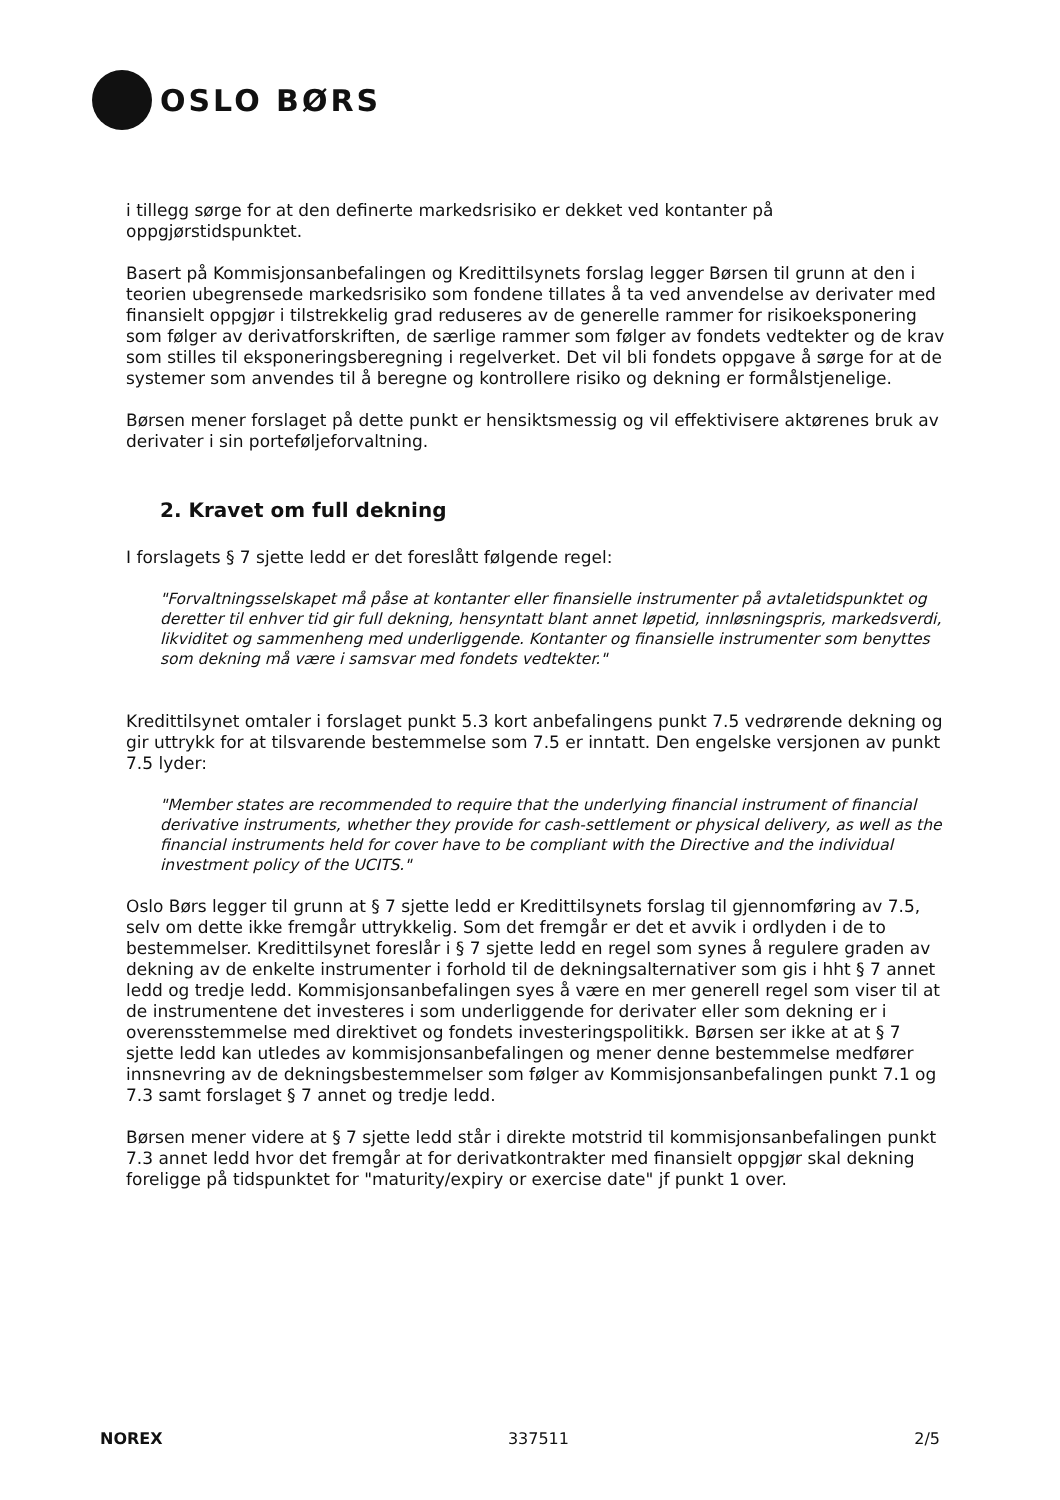OSLO BØRS
i tillegg sørge for at den definerte markedsrisiko er dekket ved kontanter på oppgjørstidspunktet.
Basert på Kommisjonsanbefalingen og Kredittilsynets forslag legger Børsen til grunn at den i teorien ubegrensede markedsrisiko som fondene tillates å ta ved anvendelse av derivater med finansielt oppgjør i tilstrekkelig grad reduseres av de generelle rammer for risikoeksponering som følger av derivatforskriften, de særlige rammer som følger av fondets vedtekter og de krav som stilles til eksponeringsberegning i regelverket. Det vil bli fondets oppgave å sørge for at de systemer som anvendes til å beregne og kontrollere risiko og dekning er formålstjenelige.
Børsen mener forslaget på dette punkt er hensiktsmessig og vil effektivisere aktørenes bruk av derivater i sin porteføljeforvaltning.
2. Kravet om full dekning
I forslagets § 7 sjette ledd er det foreslått følgende regel:
"Forvaltningsselskapet må påse at kontanter eller finansielle instrumenter på avtaletidspunktet og deretter til enhver tid gir full dekning, hensyntatt blant annet løpetid, innløsningspris, markedsverdi, likviditet og sammenheng med underliggende. Kontanter og finansielle instrumenter som benyttes som dekning må være i samsvar med fondets vedtekter."
Kredittilsynet omtaler i forslaget punkt 5.3 kort anbefalingens punkt 7.5 vedrørende dekning og gir uttrykk for at tilsvarende bestemmelse som 7.5 er inntatt. Den engelske versjonen av punkt 7.5 lyder:
"Member states are recommended to require that the underlying financial instrument of financial derivative instruments, whether they provide for cash-settlement or physical delivery, as well as the financial instruments held for cover have to be compliant with the Directive and the individual investment policy of the UCITS."
Oslo Børs legger til grunn at § 7 sjette ledd er Kredittilsynets forslag til gjennomføring av 7.5, selv om dette ikke fremgår uttrykkelig. Som det fremgår er det et avvik i ordlyden i de to bestemmelser. Kredittilsynet foreslår i § 7 sjette ledd en regel som synes å regulere graden av dekning av de enkelte instrumenter i forhold til de dekningsalternativer som gis i hht § 7 annet ledd og tredje ledd. Kommisjonsanbefalingen syes å være en mer generell regel som viser til at de instrumentene det investeres i som underliggende for derivater eller som dekning er i overensstemmelse med direktivet og fondets investeringspolitikk. Børsen ser ikke at at § 7 sjette ledd kan utledes av kommisjonsanbefalingen og mener denne bestemmelse medfører innsnevring av de dekningsbestemmelser som følger av Kommisjonsanbefalingen punkt 7.1 og 7.3 samt forslaget § 7 annet og tredje ledd.
Børsen mener videre at § 7 sjette ledd står i direkte motstrid til kommisjonsanbefalingen punkt 7.3 annet ledd hvor det fremgår at for derivatkontrakter med finansielt oppgjør skal dekning foreligge på tidspunktet for "maturity/expiry or exercise date" jf punkt 1 over.
NOREX 337511 2/5